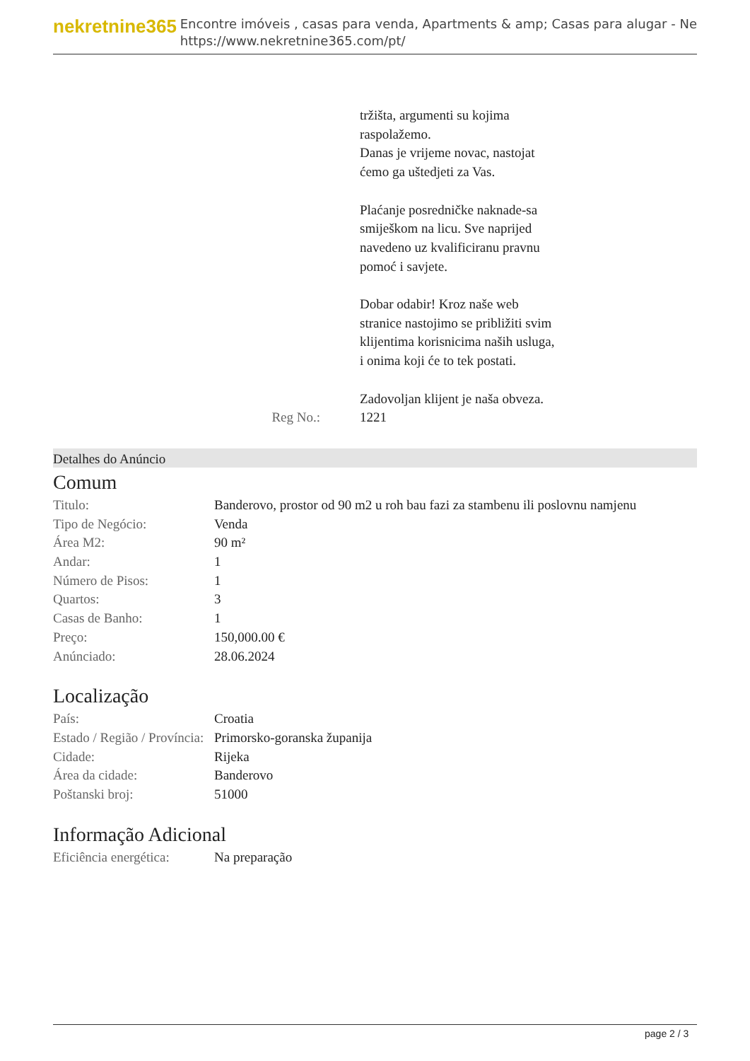nekretnine365
Encontre imóveis , casas para venda, Apartments & amp; Casas para alugar - Ne
https://www.nekretnine365.com/pt/
Reg No.: tržišta, argumenti su kojima raspolažemo.
Danas je vrijeme novac, nastojat ćemo ga uštedjeti za Vas.
Plaćanje posredničke naknade-sa smiješkom na licu. Sve naprijed navedeno uz kvalificiranu pravnu pomoć i savjete.
Dobar odabir! Kroz naše web stranice nastojimo se približiti svim klijentima korisnicima naših usluga, i onima koji će to tek postati.
Zadovoljan klijent je naša obveza.
1221
Detalhes do Anúncio
Comum
| Titulo: | Banderovo, prostor od 90 m2 u roh bau fazi za stambenu ili poslovnu namjenu |
| Tipo de Negócio: | Venda |
| Área M2: | 90 m² |
| Andar: | 1 |
| Número de Pisos: | 1 |
| Quartos: | 3 |
| Casas de Banho: | 1 |
| Preço: | 150,000.00 € |
| Anúnciado: | 28.06.2024 |
Localização
| País: | Croatia |
| Estado / Região / Província: | Primorsko-goranska županija |
| Cidade: | Rijeka |
| Área da cidade: | Banderovo |
| Poštanski broj: | 51000 |
Informação Adicional
| Eficiência energética: | Na preparação |
page 2 / 3